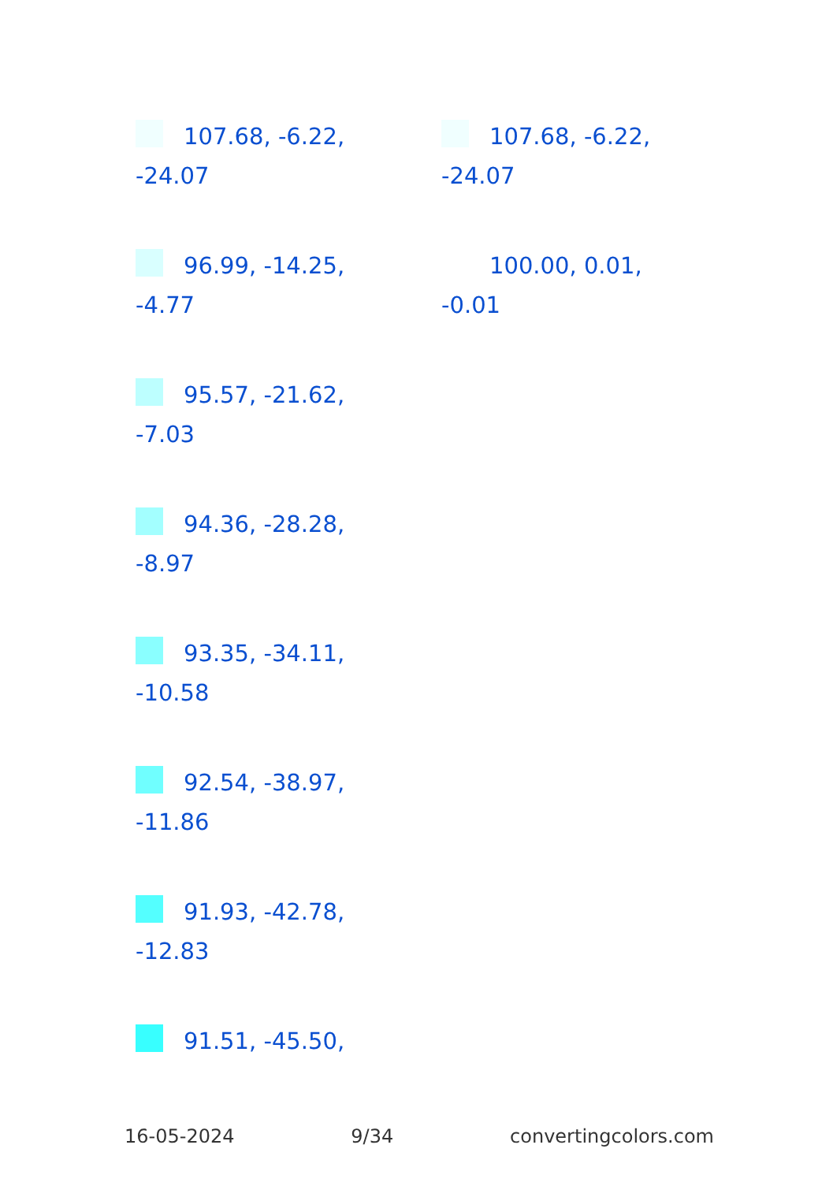107.68, -6.22,
-24.07
107.68, -6.22,
-24.07
96.99, -14.25,
-4.77
100.00, 0.01,
-0.01
95.57, -21.62,
-7.03
94.36, -28.28,
-8.97
93.35, -34.11,
-10.58
92.54, -38.97,
-11.86
91.93, -42.78,
-12.83
91.51, -45.50,
16-05-2024 9/34 convertingcolors.com